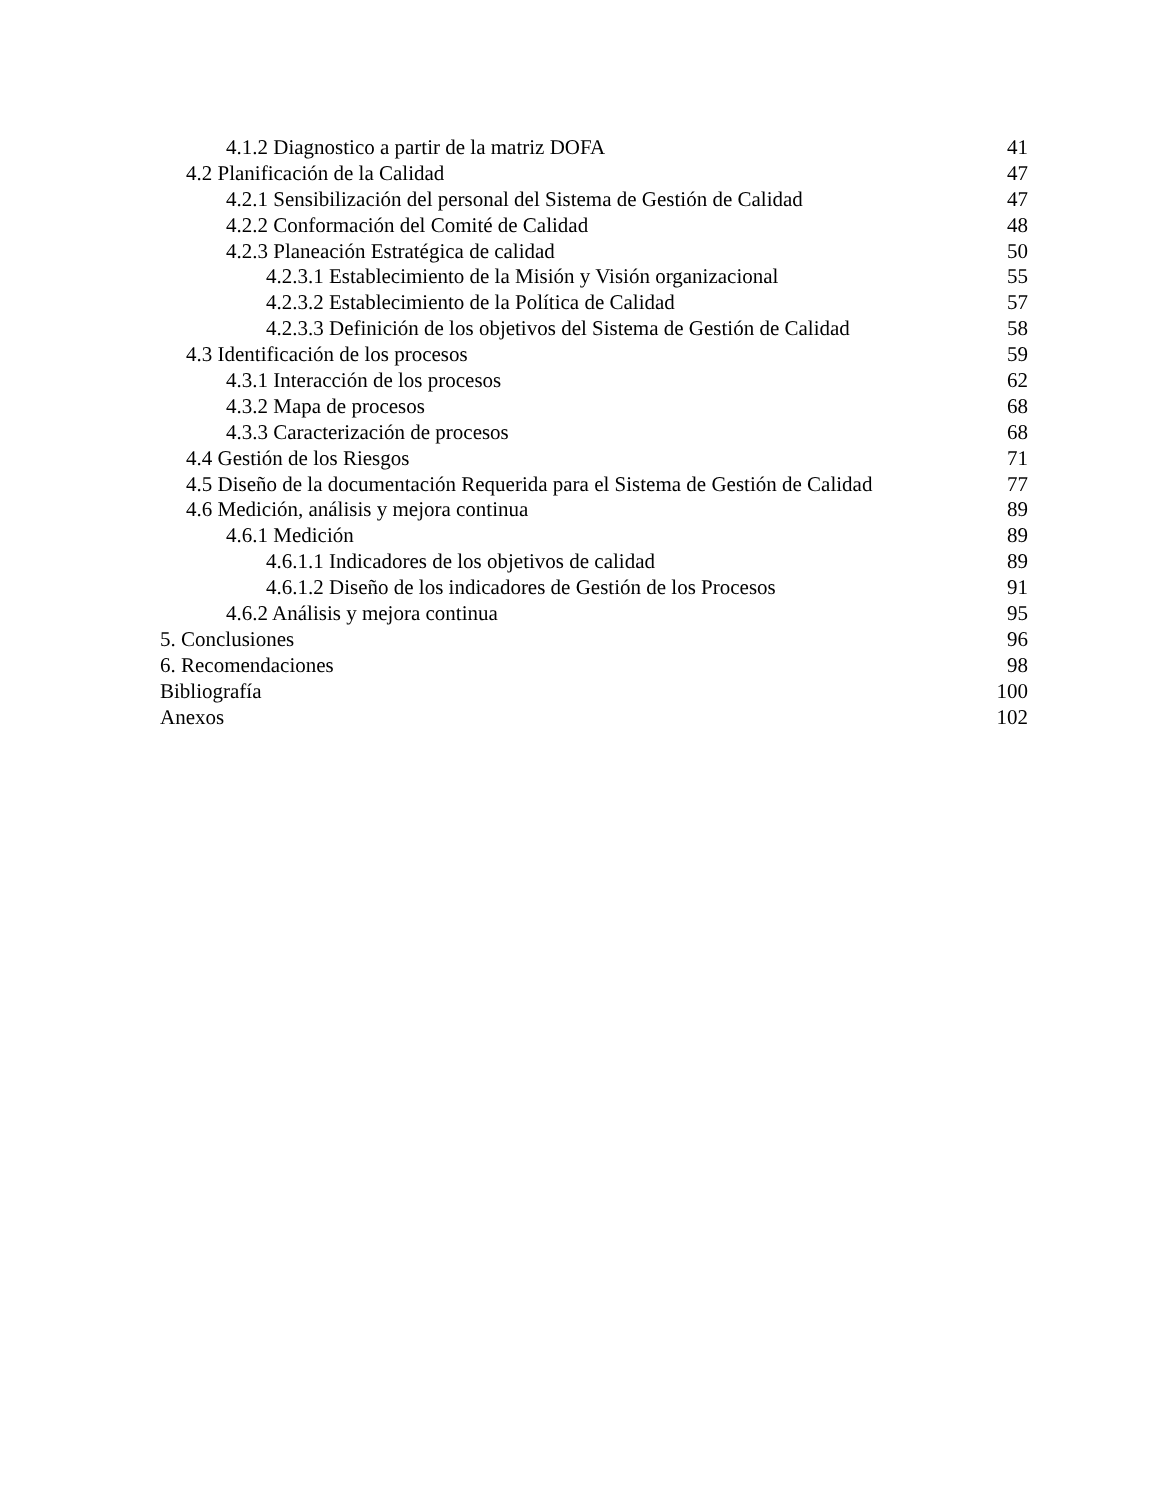4.1.2 Diagnostico a partir de la matriz DOFA 41
4.2 Planificación de la Calidad 47
4.2.1 Sensibilización del personal del Sistema de Gestión de Calidad 47
4.2.2 Conformación del Comité de Calidad 48
4.2.3 Planeación Estratégica de calidad 50
4.2.3.1 Establecimiento de la Misión y Visión organizacional 55
4.2.3.2 Establecimiento de la Política de Calidad 57
4.2.3.3 Definición de los objetivos del Sistema de Gestión de Calidad 58
4.3 Identificación de los procesos 59
4.3.1 Interacción de los procesos 62
4.3.2 Mapa de procesos 68
4.3.3 Caracterización de procesos 68
4.4 Gestión de los Riesgos 71
4.5 Diseño de la documentación Requerida para el Sistema de Gestión de Calidad 77
4.6 Medición, análisis y mejora continua 89
4.6.1 Medición 89
4.6.1.1 Indicadores de los objetivos de calidad 89
4.6.1.2 Diseño de los indicadores de Gestión de los Procesos 91
4.6.2 Análisis y mejora continua 95
5. Conclusiones 96
6. Recomendaciones 98
Bibliografía 100
Anexos 102